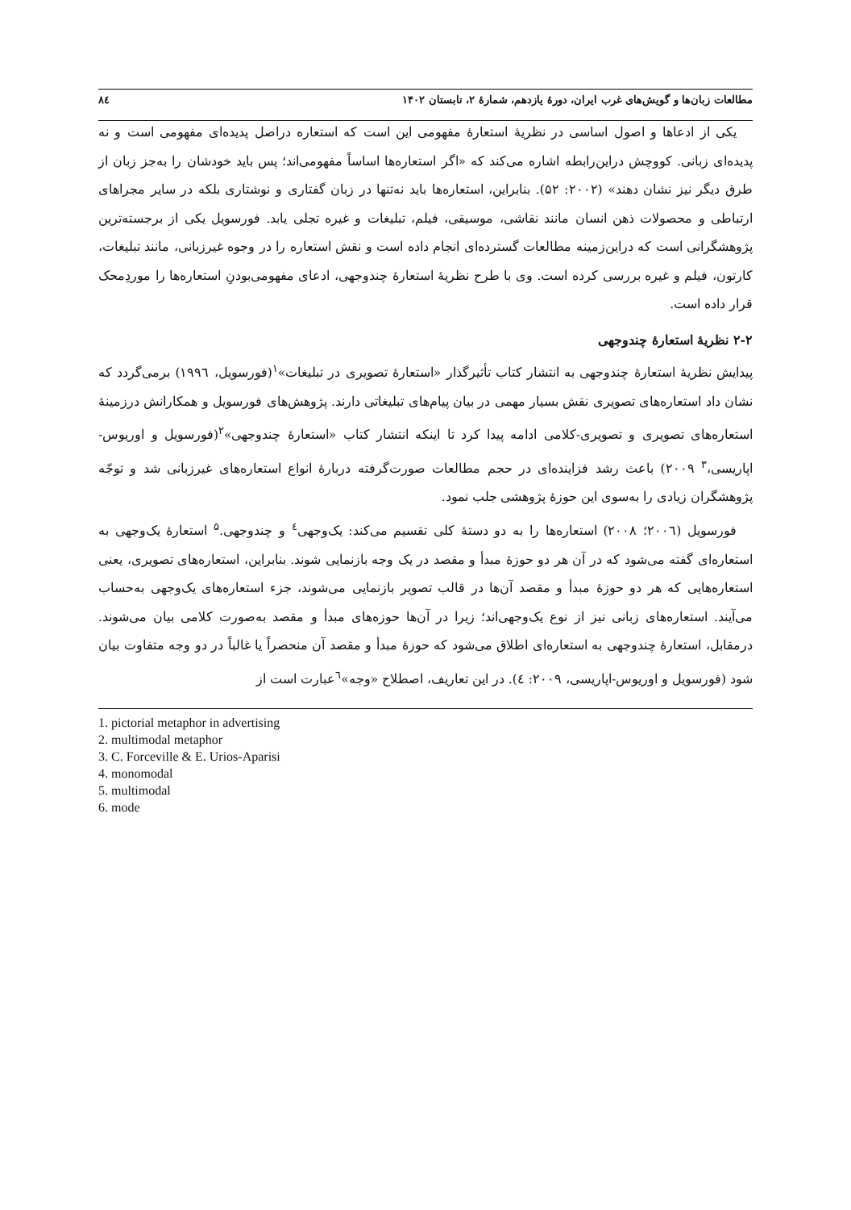مطالعات زبان‌ها و گویش‌های غرب ایران، دورهٔ یازدهم، شمارهٔ ۲، تابستان ۱۴۰۲ ۸٤
یکی از ادعاها و اصول اساسی در نظریهٔ استعارهٔ مفهومی این است که استعاره دراصل پدیده‌ای مفهومی است و نه پدیده‌ای زبانی. کووچش دراین‌رابطه اشاره می‌کند که «اگر استعاره‌ها اساساً مفهومی‌اند؛ پس باید خودشان را به‌جز زبان از طرق دیگر نیز نشان دهند» (۲۰۰۲: ۵۲). بنابراین، استعاره‌ها باید نه‌تنها در زبان گفتاری و نوشتاری بلکه در سایر مجراهای ارتباطی و محصولات ذهن انسان مانند نقاشی، موسیقی، فیلم، تبلیغات و غیره تجلی یابد. فورسویل یکی از برجسته‌ترین پژوهشگرانی است که دراین‌زمینه مطالعات گسترده‌ای انجام داده است و نقش استعاره را در وجوه غیرزبانی، مانند تبلیغات، کارتون، فیلم و غیره بررسی کرده است. وی با طرح نظریهٔ استعارهٔ چندوجهی، ادعای مفهومی‌بودنِ استعاره‌ها را موردِمحک قرار داده است.
۲-۲ نظریهٔ استعارهٔ چندوجهی
پیدایش نظریهٔ استعارهٔ چندوجهی به انتشار کتاب تأثیرگذار «استعارهٔ تصویری در تبلیغات»<sup>۱</sup>(فورسویل، ۱۹۹٦) برمی‌گردد که نشان داد استعاره‌های تصویری نقش بسیار مهمی در بیان پیام‌های تبلیغاتی دارند. پژوهش‌های فورسویل و همکارانش درزمینهٔ استعاره‌های تصویری و تصویری-کلامی ادامه پیدا کرد تا اینکه انتشار کتاب «استعارهٔ چندوجهی»<sup>۲</sup>(فورسویل و اوریوس-اپاریسی،<sup>۳</sup> ۲۰۰۹) باعث رشد فزاینده‌ای در حجم مطالعات صورت‌گرفته دربارهٔ انواع استعاره‌های غیرزبانی شد و توجّه پژوهشگران زیادی را به‌سوی این حوزهٔ پژوهشی جلب نمود.
فورسویل (۲۰۰٦؛ ۲۰۰۸) استعاره‌ها را به دو دستهٔ کلی تقسیم می‌کند: یک‌وجهی<sup>٤</sup> و چندوجهی.<sup>۵</sup> استعارهٔ یک‌وجهی به استعاره‌ای گفته می‌شود که در آن هر دو حوزهٔ مبدأ و مقصد در یک وجه بازنمایی شوند. بنابراین، استعاره‌های تصویری، یعنی استعاره‌هایی که هر دو حوزهٔ مبدأ و مقصد آن‌ها در قالب تصویر بازنمایی می‌شوند، جزء استعاره‌های یک‌وجهی به‌حساب می‌آیند. استعاره‌های زبانی نیز از نوع یک‌وجهی‌اند؛ زیرا در آن‌ها حوزه‌های مبدأ و مقصد به‌صورت کلامی بیان می‌شوند. درمقابل، استعارهٔ چندوجهی به استعاره‌ای اطلاق می‌شود که حوزهٔ مبدأ و مقصد آن منحصراً یا غالباً در دو وجه متفاوت بیان شود (فورسویل و اوریوس-اپاریسی، ۲۰۰۹: ٤). در این تعاریف، اصطلاح «وجه»<sup>٦</sup>عبارت است از
1. pictorial metaphor in advertising
2. multimodal metaphor
3. C. Forceville & E. Urios-Aparisi
4. monomodal
5. multimodal
6. mode